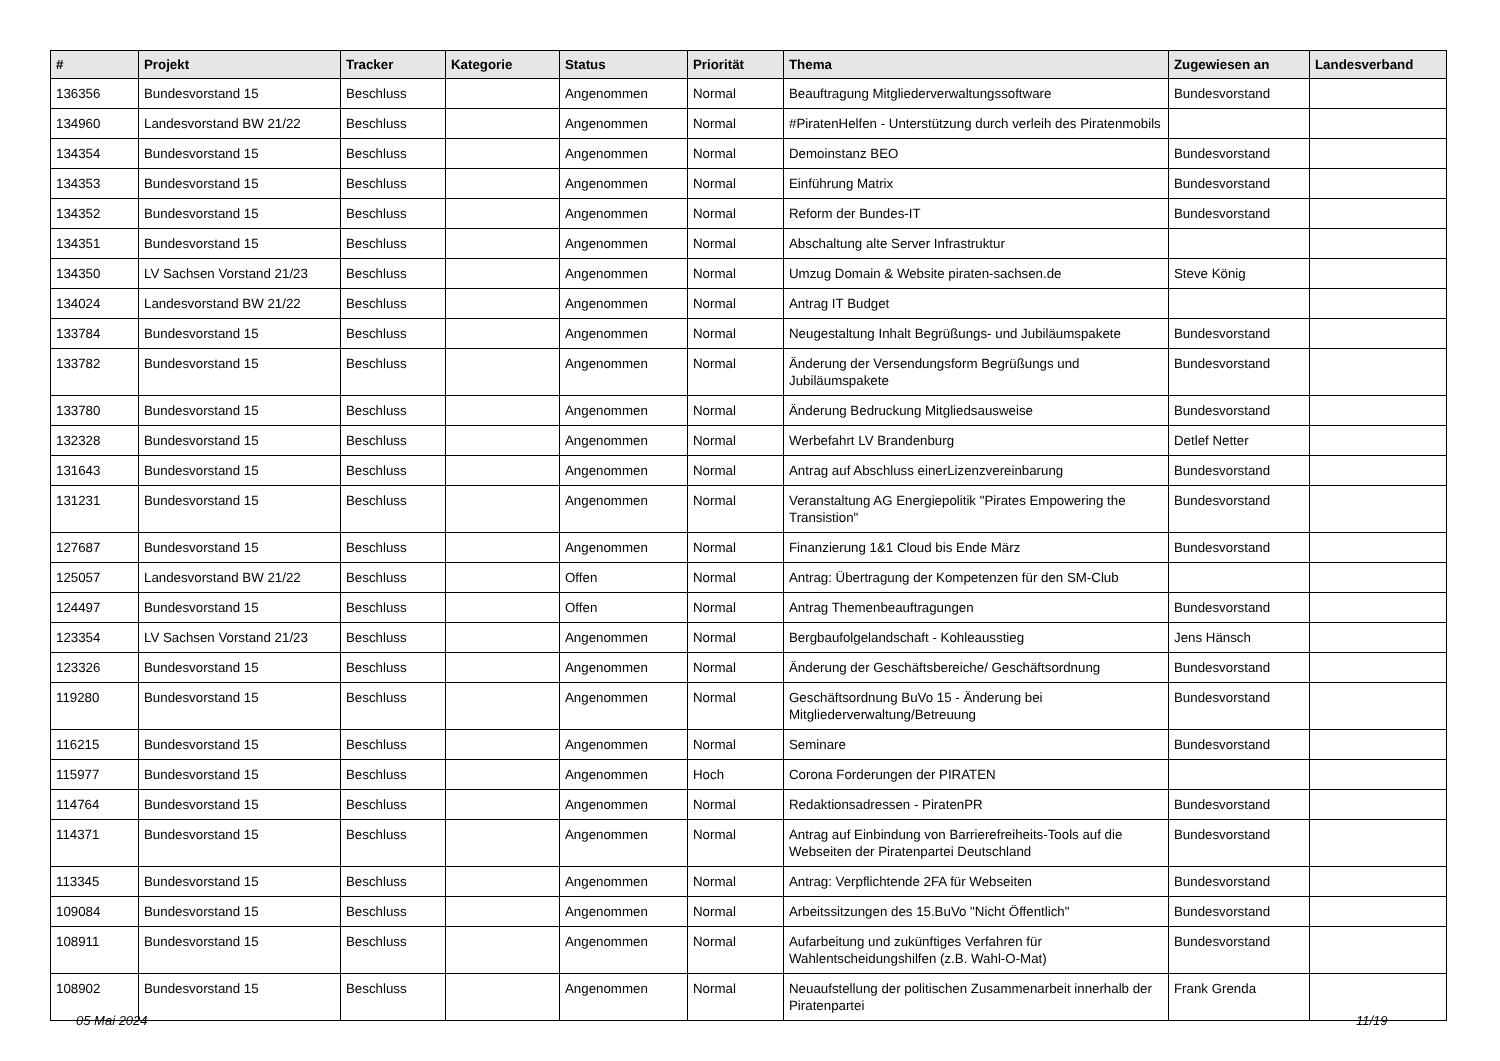| # | Projekt | Tracker | Kategorie | Status | Priorität | Thema | Zugewiesen an | Landesverband |
| --- | --- | --- | --- | --- | --- | --- | --- | --- |
| 136356 | Bundesvorstand 15 | Beschluss | | Angenommen | Normal | Beauftragung Mitgliederverwaltungssoftware | Bundesvorstand | |
| 134960 | Landesvorstand BW 21/22 | Beschluss | | Angenommen | Normal | #PiratenHelfen - Unterstützung durch verleih des Piratenmobils | | |
| 134354 | Bundesvorstand 15 | Beschluss | | Angenommen | Normal | Demoinstanz BEO | Bundesvorstand | |
| 134353 | Bundesvorstand 15 | Beschluss | | Angenommen | Normal | Einführung Matrix | Bundesvorstand | |
| 134352 | Bundesvorstand 15 | Beschluss | | Angenommen | Normal | Reform der Bundes-IT | Bundesvorstand | |
| 134351 | Bundesvorstand 15 | Beschluss | | Angenommen | Normal | Abschaltung alte Server Infrastruktur | | |
| 134350 | LV Sachsen Vorstand 21/23 | Beschluss | | Angenommen | Normal | Umzug Domain & Website piraten-sachsen.de | Steve König | |
| 134024 | Landesvorstand BW 21/22 | Beschluss | | Angenommen | Normal | Antrag IT Budget | | |
| 133784 | Bundesvorstand 15 | Beschluss | | Angenommen | Normal | Neugestaltung Inhalt Begrüßungs- und Jubiläumspakete | Bundesvorstand | |
| 133782 | Bundesvorstand 15 | Beschluss | | Angenommen | Normal | Änderung der Versendungsform Begrüßungs und Jubiläumspakete | Bundesvorstand | |
| 133780 | Bundesvorstand 15 | Beschluss | | Angenommen | Normal | Änderung Bedruckung Mitgliedsausweise | Bundesvorstand | |
| 132328 | Bundesvorstand 15 | Beschluss | | Angenommen | Normal | Werbefahrt LV Brandenburg | Detlef Netter | |
| 131643 | Bundesvorstand 15 | Beschluss | | Angenommen | Normal | Antrag auf Abschluss einerLizenzvereinbarung | Bundesvorstand | |
| 131231 | Bundesvorstand 15 | Beschluss | | Angenommen | Normal | Veranstaltung AG Energiepolitik "Pirates Empowering the Transistion" | Bundesvorstand | |
| 127687 | Bundesvorstand 15 | Beschluss | | Angenommen | Normal | Finanzierung 1&1 Cloud bis Ende März | Bundesvorstand | |
| 125057 | Landesvorstand BW 21/22 | Beschluss | | Offen | Normal | Antrag: Übertragung der Kompetenzen für den SM-Club | | |
| 124497 | Bundesvorstand 15 | Beschluss | | Offen | Normal | Antrag Themenbeauftragungen | Bundesvorstand | |
| 123354 | LV Sachsen Vorstand 21/23 | Beschluss | | Angenommen | Normal | Bergbaufolgelandschaft - Kohleausstieg | Jens Hänsch | |
| 123326 | Bundesvorstand 15 | Beschluss | | Angenommen | Normal | Änderung der Geschäftsbereiche/ Geschäftsordnung | Bundesvorstand | |
| 119280 | Bundesvorstand 15 | Beschluss | | Angenommen | Normal | Geschäftsordnung BuVo 15 - Änderung bei Mitgliederverwaltung/Betreuung | Bundesvorstand | |
| 116215 | Bundesvorstand 15 | Beschluss | | Angenommen | Normal | Seminare | Bundesvorstand | |
| 115977 | Bundesvorstand 15 | Beschluss | | Angenommen | Hoch | Corona Forderungen der PIRATEN | | |
| 114764 | Bundesvorstand 15 | Beschluss | | Angenommen | Normal | Redaktionsadressen - PiratenPR | Bundesvorstand | |
| 114371 | Bundesvorstand 15 | Beschluss | | Angenommen | Normal | Antrag auf Einbindung von Barrierefreiheits-Tools auf die Webseiten der Piratenpartei Deutschland | Bundesvorstand | |
| 113345 | Bundesvorstand 15 | Beschluss | | Angenommen | Normal | Antrag: Verpflichtende 2FA für Webseiten | Bundesvorstand | |
| 109084 | Bundesvorstand 15 | Beschluss | | Angenommen | Normal | Arbeitssitzungen des 15.BuVo "Nicht Öffentlich" | Bundesvorstand | |
| 108911 | Bundesvorstand 15 | Beschluss | | Angenommen | Normal | Aufarbeitung und zukünftiges Verfahren für Wahlentscheidungshilfen (z.B. Wahl-O-Mat) | Bundesvorstand | |
| 108902 | Bundesvorstand 15 | Beschluss | | Angenommen | Normal | Neuaufstellung der politischen Zusammenarbeit innerhalb der Piratenpartei | Frank Grenda | |
05 Mai 2024 11/19